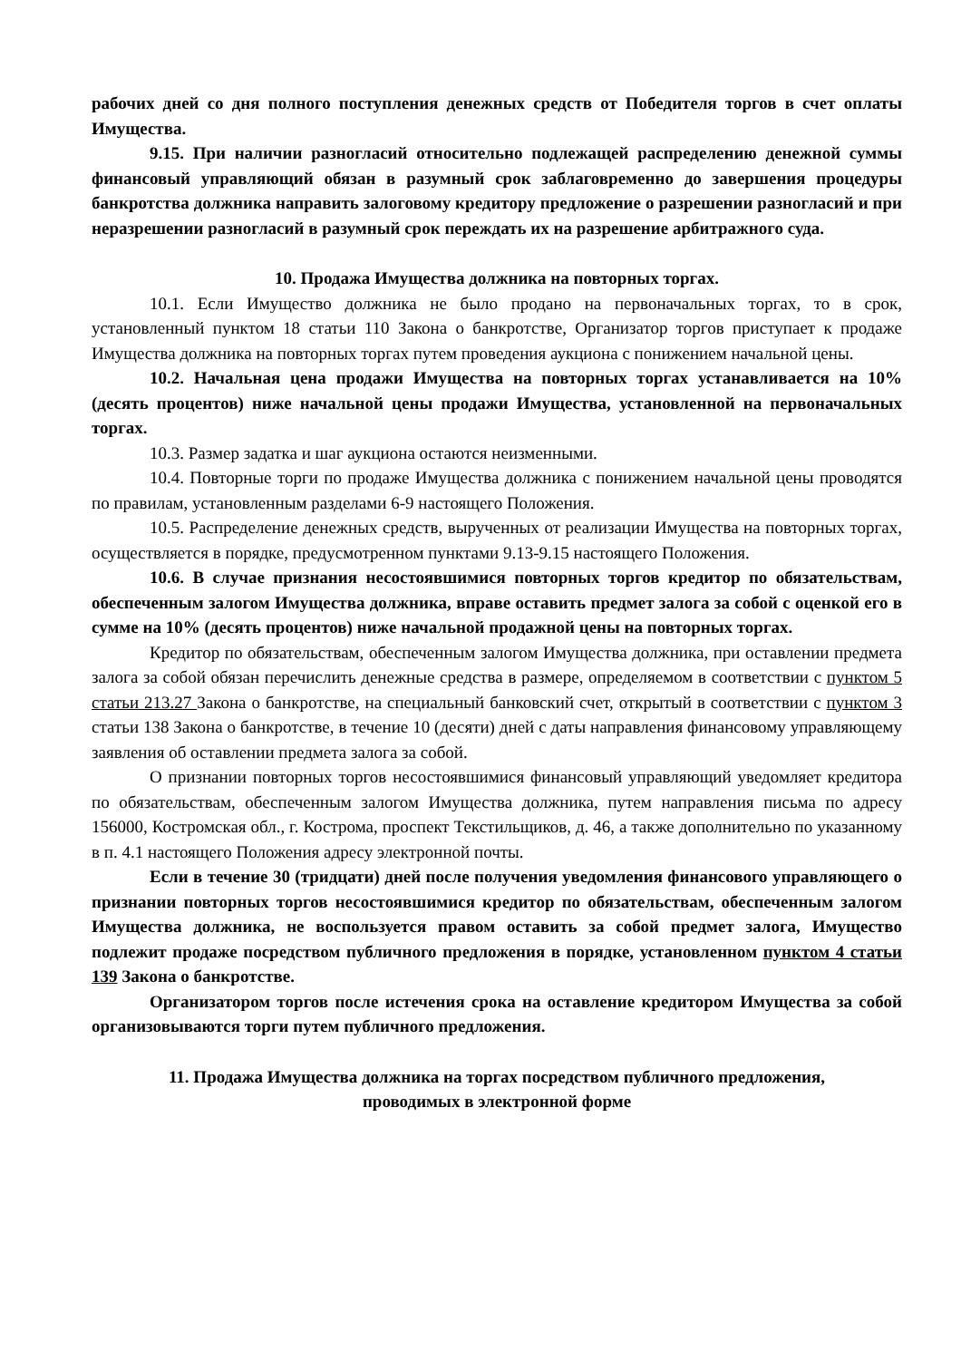рабочих дней со дня полного поступления денежных средств от Победителя торгов в счет оплаты Имущества.
9.15. При наличии разногласий относительно подлежащей распределению денежной суммы финансовый управляющий обязан в разумный срок заблаговременно до завершения процедуры банкротства должника направить залоговому кредитору предложение о разрешении разногласий и при неразрешении разногласий в разумный срок переждать их на разрешение арбитражного суда.
10. Продажа Имущества должника на повторных торгах.
10.1. Если Имущество должника не было продано на первоначальных торгах, то в срок, установленный пунктом 18 статьи 110 Закона о банкротстве, Организатор торгов приступает к продаже Имущества должника на повторных торгах путем проведения аукциона с понижением начальной цены.
10.2. Начальная цена продажи Имущества на повторных торгах устанавливается на 10% (десять процентов) ниже начальной цены продажи Имущества, установленной на первоначальных торгах.
10.3. Размер задатка и шаг аукциона остаются неизменными.
10.4. Повторные торги по продаже Имущества должника с понижением начальной цены проводятся по правилам, установленным разделами 6-9 настоящего Положения.
10.5. Распределение денежных средств, вырученных от реализации Имущества на повторных торгах, осуществляется в порядке, предусмотренном пунктами 9.13-9.15 настоящего Положения.
10.6. В случае признания несостоявшимися повторных торгов кредитор по обязательствам, обеспеченным залогом Имущества должника, вправе оставить предмет залога за собой с оценкой его в сумме на 10% (десять процентов) ниже начальной продажной цены на повторных торгах.
Кредитор по обязательствам, обеспеченным залогом Имущества должника, при оставлении предмета залога за собой обязан перечислить денежные средства в размере, определяемом в соответствии с пунктом 5 статьи 213.27 Закона о банкротстве, на специальный банковский счет, открытый в соответствии с пунктом 3 статьи 138 Закона о банкротстве, в течение 10 (десяти) дней с даты направления финансовому управляющему заявления об оставлении предмета залога за собой.
О признании повторных торгов несостоявшимися финансовый управляющий уведомляет кредитора по обязательствам, обеспеченным залогом Имущества должника, путем направления письма по адресу 156000, Костромская обл., г. Кострома, проспект Текстильщиков, д. 46, а также дополнительно по указанному в п. 4.1 настоящего Положения адресу электронной почты.
Если в течение 30 (тридцати) дней после получения уведомления финансового управляющего о признании повторных торгов несостоявшимися кредитор по обязательствам, обеспеченным залогом Имущества должника, не воспользуется правом оставить за собой предмет залога, Имущество подлежит продаже посредством публичного предложения в порядке, установленном пунктом 4 статьи 139 Закона о банкротстве.
Организатором торгов после истечения срока на оставление кредитором Имущества за собой организовываются торги путем публичного предложения.
11. Продажа Имущества должника на торгах посредством публичного предложения,
проводимых в электронной форме